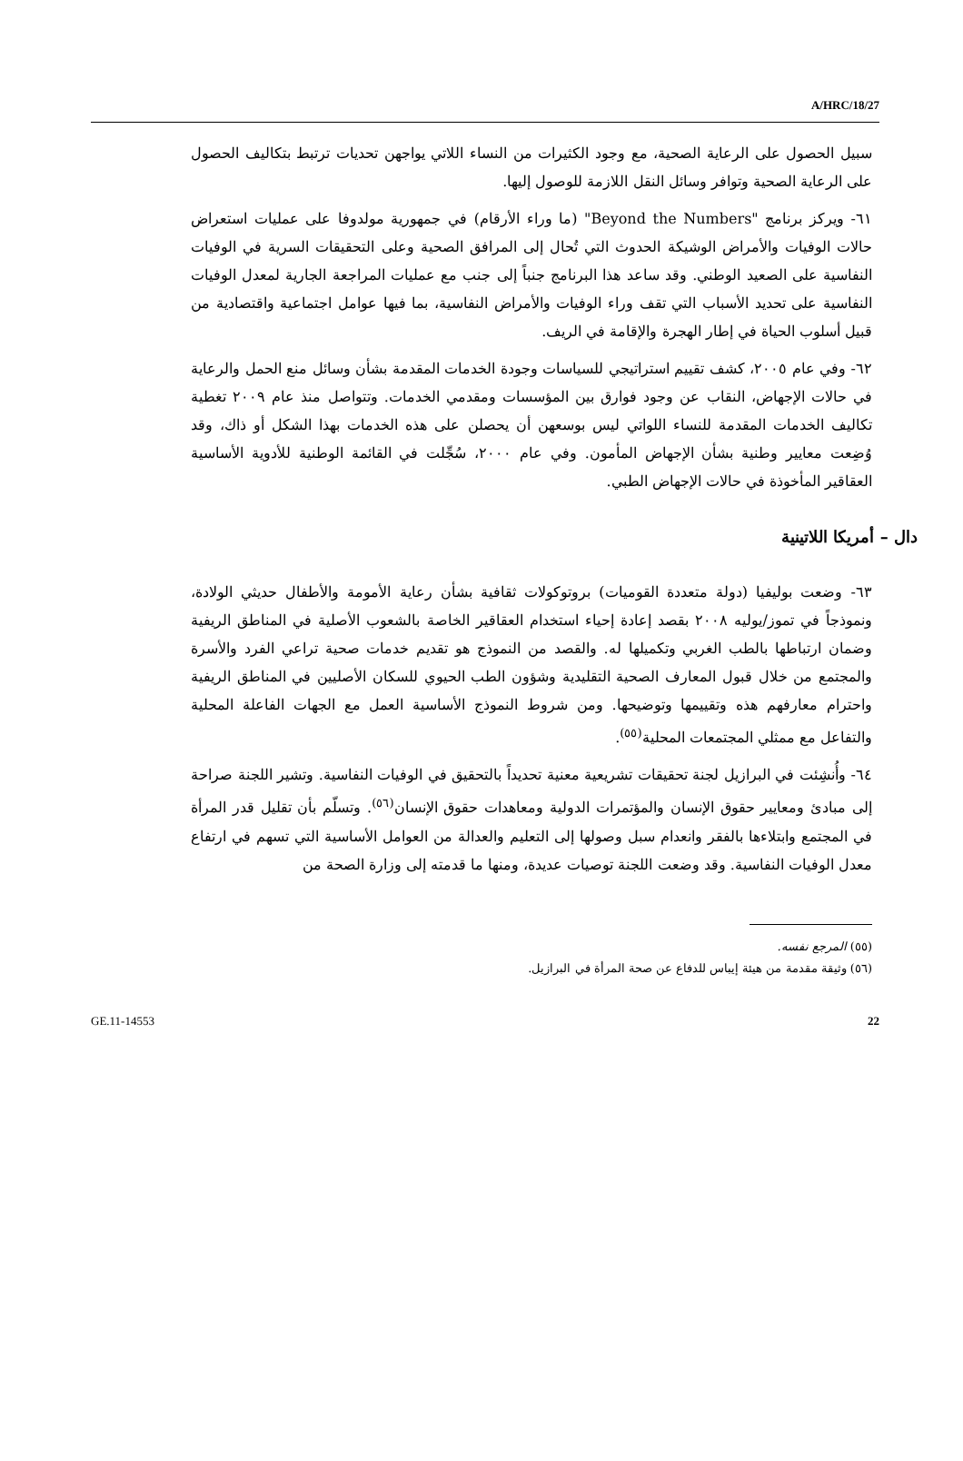A/HRC/18/27
سبيل الحصول على الرعاية الصحية، مع وجود الكثيرات من النساء اللاتي يواجهن تحديات ترتبط بتكاليف الحصول على الرعاية الصحية وتوافر وسائل النقل اللازمة للوصول إليها.
٦١- ويركز برنامج "Beyond the Numbers" (ما وراء الأرقام) في جمهورية مولدوفا على عمليات استعراض حالات الوفيات والأمراض الوشيكة الحدوث التي تُحال إلى المرافق الصحية وعلى التحقيقات السرية في الوفيات النفاسية على الصعيد الوطني. وقد ساعد هذا البرنامج جنباً إلى جنب مع عمليات المراجعة الجارية لمعدل الوفيات النفاسية على تحديد الأسباب التي تقف وراء الوفيات والأمراض النفاسية، بما فيها عوامل اجتماعية واقتصادية من قبيل أسلوب الحياة في إطار الهجرة والإقامة في الريف.
٦٢- وفي عام ٢٠٠٥، كشف تقييم استراتيجي للسياسات وجودة الخدمات المقدمة بشأن وسائل منع الحمل والرعاية في حالات الإجهاض، النقاب عن وجود فوارق بين المؤسسات ومقدمي الخدمات. وتتواصل منذ عام ٢٠٠٩ تغطية تكاليف الخدمات المقدمة للنساء اللواتي ليس بوسعهن أن يحصلن على هذه الخدمات بهذا الشكل أو ذاك، وقد وُضِعت معايير وطنية بشأن الإجهاض المأمون. وفي عام ٢٠٠٠، سُجِّلت في القائمة الوطنية للأدوية الأساسية العقاقير المأخوذة في حالات الإجهاض الطبي.
دال – أمريكا اللاتينية
٦٣- وضعت بوليفيا (دولة متعددة القوميات) بروتوكولات ثقافية بشأن رعاية الأمومة والأطفال حديثي الولادة، ونموذجاً في تموز/يوليه ٢٠٠٨ بقصد إعادة إحياء استخدام العقاقير الخاصة بالشعوب الأصلية في المناطق الريفية وضمان ارتباطها بالطب الغربي وتكميلها له. والقصد من النموذج هو تقديم خدمات صحية تراعي الفرد والأسرة والمجتمع من خلال قبول المعارف الصحية التقليدية وشؤون الطب الحيوي للسكان الأصليين في المناطق الريفية واحترام معارفهم هذه وتقييمها وتوضيحها. ومن شروط النموذج الأساسية العمل مع الجهات الفاعلة المحلية والتفاعل مع ممثلي المجتمعات المحلية<sup>(٥٥)</sup>.
٦٤- وأُنشِئت في البرازيل لجنة تحقيقات تشريعية معنية تحديداً بالتحقيق في الوفيات النفاسية. وتشير اللجنة صراحة إلى مبادئ ومعايير حقوق الإنسان والمؤتمرات الدولية ومعاهدات حقوق الإنسان<sup>(٥٦)</sup>. وتسلّم بأن تقليل قدر المرأة في المجتمع وابتلاءها بالفقر وانعدام سبل وصولها إلى التعليم والعدالة من العوامل الأساسية التي تسهم في ارتفاع معدل الوفيات النفاسية. وقد وضعت اللجنة توصيات عديدة، ومنها ما قدمته إلى وزارة الصحة من
(٥٥) المرجع نفسه.
(٥٦) وثيقة مقدمة من هيئة إيباس للدفاع عن صحة المرأة في البرازيل.
GE.11-14553 22